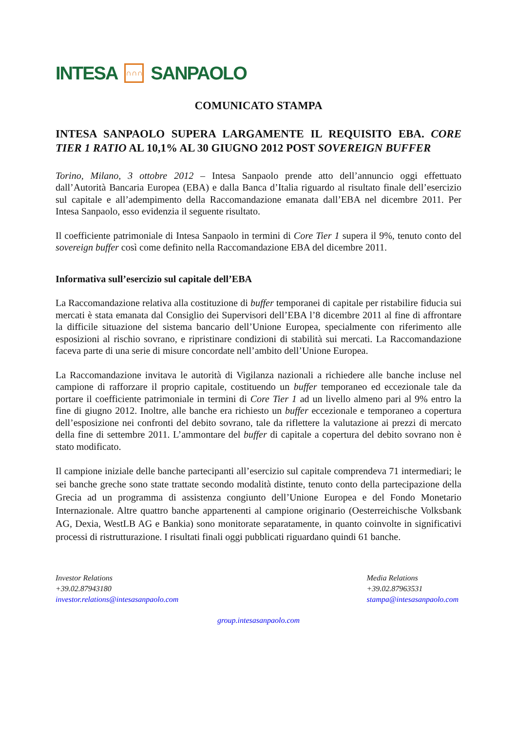INTESA ∩∩∩ SANPAOLO
COMUNICATO STAMPA
INTESA SANPAOLO SUPERA LARGAMENTE IL REQUISITO EBA. CORE TIER 1 RATIO AL 10,1% AL 30 GIUGNO 2012 POST SOVEREIGN BUFFER
Torino, Milano, 3 ottobre 2012 – Intesa Sanpaolo prende atto dell’annuncio oggi effettuato dall’Autorità Bancaria Europea (EBA) e dalla Banca d’Italia riguardo al risultato finale dell’esercizio sul capitale e all’adempimento della Raccomandazione emanata dall’EBA nel dicembre 2011. Per Intesa Sanpaolo, esso evidenzia il seguente risultato.
Il coefficiente patrimoniale di Intesa Sanpaolo in termini di Core Tier 1 supera il 9%, tenuto conto del sovereign buffer così come definito nella Raccomandazione EBA del dicembre 2011.
Informativa sull’esercizio sul capitale dell’EBA
La Raccomandazione relativa alla costituzione di buffer temporanei di capitale per ristabilire fiducia sui mercati è stata emanata dal Consiglio dei Supervisori dell’EBA l’8 dicembre 2011 al fine di affrontare la difficile situazione del sistema bancario dell’Unione Europea, specialmente con riferimento alle esposizioni al rischio sovrano, e ripristinare condizioni di stabilità sui mercati. La Raccomandazione faceva parte di una serie di misure concordate nell’ambito dell’Unione Europea.
La Raccomandazione invitava le autorità di Vigilanza nazionali a richiedere alle banche incluse nel campione di rafforzare il proprio capitale, costituendo un buffer temporaneo ed eccezionale tale da portare il coefficiente patrimoniale in termini di Core Tier 1 ad un livello almeno pari al 9% entro la fine di giugno 2012. Inoltre, alle banche era richiesto un buffer eccezionale e temporaneo a copertura dell’esposizione nei confronti del debito sovrano, tale da riflettere la valutazione ai prezzi di mercato della fine di settembre 2011. L’ammontare del buffer di capitale a copertura del debito sovrano non è stato modificato.
Il campione iniziale delle banche partecipanti all’esercizio sul capitale comprendeva 71 intermediari; le sei banche greche sono state trattate secondo modalità distinte, tenuto conto della partecipazione della Grecia ad un programma di assistenza congiunto dell’Unione Europea e del Fondo Monetario Internazionale. Altre quattro banche appartenenti al campione originario (Oesterreichische Volksbank AG, Dexia, WestLB AG e Bankia) sono monitorate separatamente, in quanto coinvolte in significativi processi di ristrutturazione. I risultati finali oggi pubblicati riguardano quindi 61 banche.
Investor Relations
+39.02.87943180
investor.relations@intesasanpaolo.com
Media Relations
+39.02.87963531
stampa@intesasanpaolo.com
group.intesasanpaolo.com